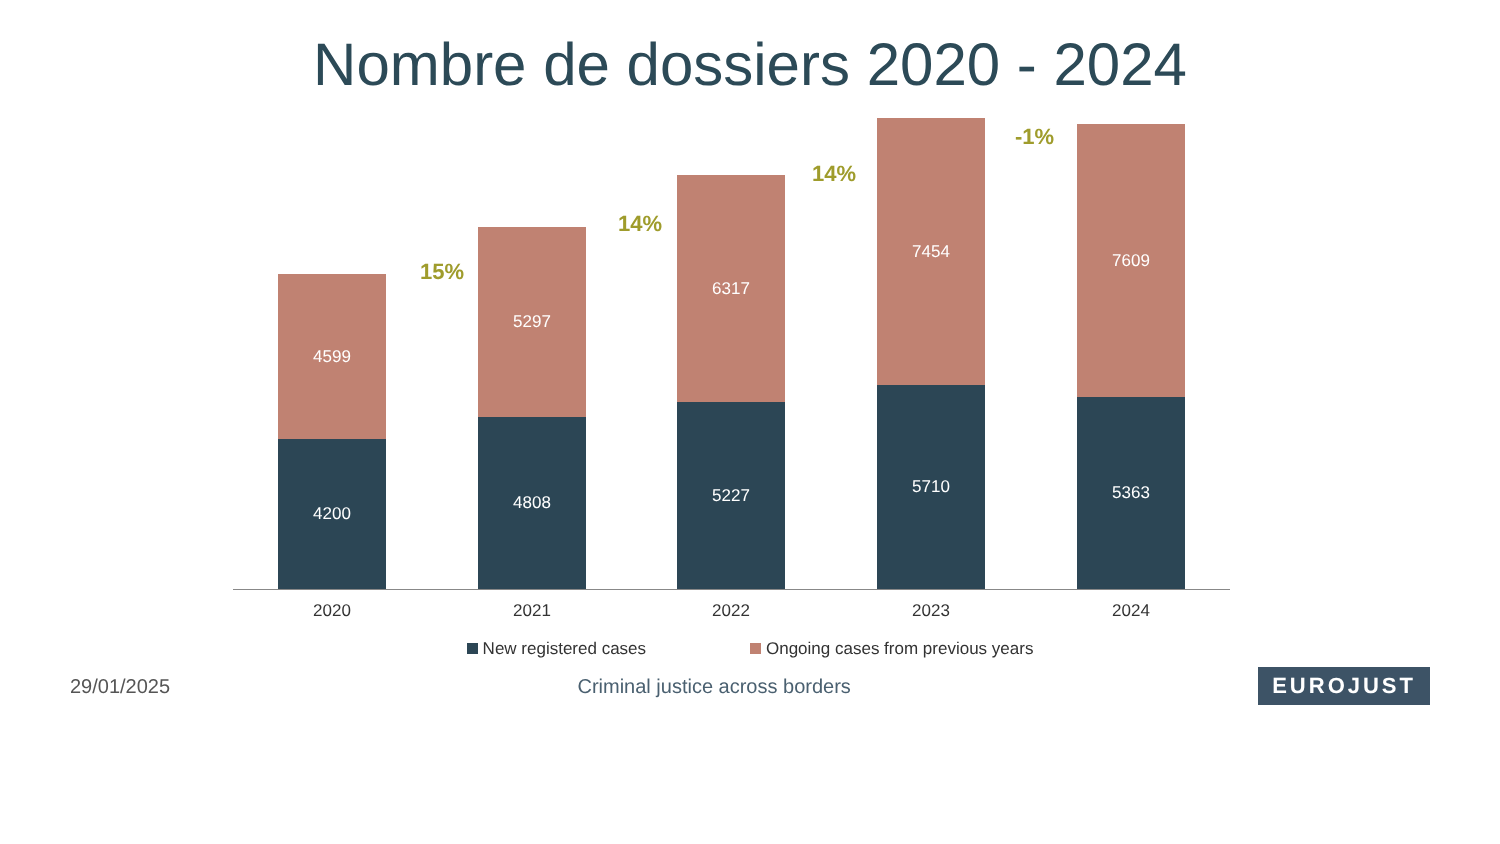Nombre de dossiers 2020 - 2024
15%
14%
14%
-1%
4599
4200
5297
4808
6317
5227
7454
5710
7609
5363
2020 2021 2022 2023 2024
New registered cases Ongoing cases from previous years
29/01/2025 Criminal justice across borders EUROJUST